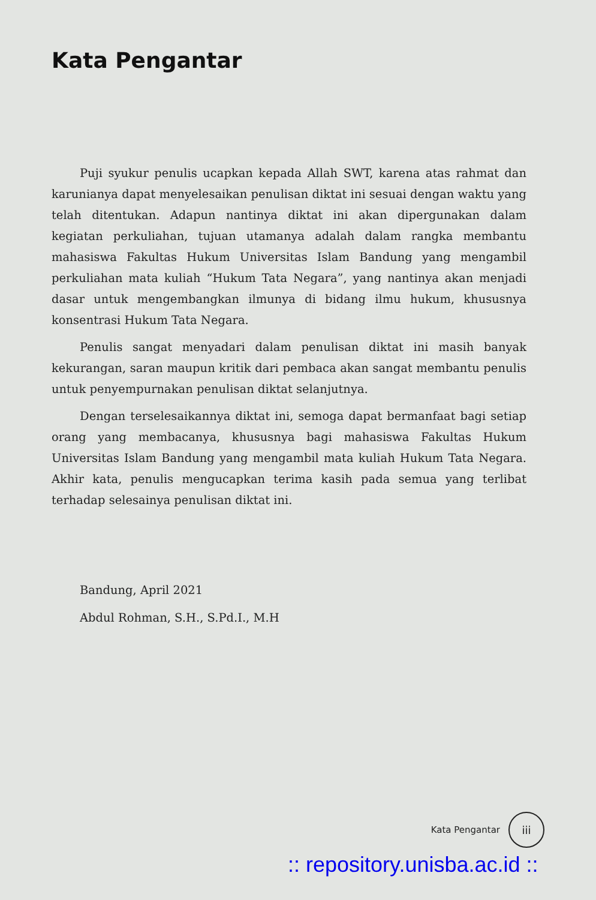Kata Pengantar
Puji syukur penulis ucapkan kepada Allah SWT, karena atas rahmat dan karunianya dapat menyelesaikan penulisan diktat ini sesuai dengan waktu yang telah ditentukan. Adapun nantinya diktat ini akan dipergunakan dalam kegiatan perkuliahan, tujuan utamanya adalah dalam rangka membantu mahasiswa Fakultas Hukum Universitas Islam Bandung yang mengambil perkuliahan mata kuliah “Hukum Tata Negara”, yang nantinya akan menjadi dasar untuk mengembangkan ilmunya di bidang ilmu hukum, khususnya konsentrasi Hukum Tata Negara.
Penulis sangat menyadari dalam penulisan diktat ini masih banyak kekurangan, saran maupun kritik dari pembaca akan sangat membantu penulis untuk penyempurnakan penulisan diktat selanjutnya.
Dengan terselesaikannya diktat ini, semoga dapat bermanfaat bagi setiap orang yang membacanya, khususnya bagi mahasiswa Fakultas Hukum Universitas Islam Bandung yang mengambil mata kuliah Hukum Tata Negara. Akhir kata, penulis mengucapkan terima kasih pada semua yang terlibat terhadap selesainya penulisan diktat ini.
Bandung, April 2021
Abdul Rohman, S.H., S.Pd.I., M.H
Kata Pengantar iii
:: repository.unisba.ac.id ::